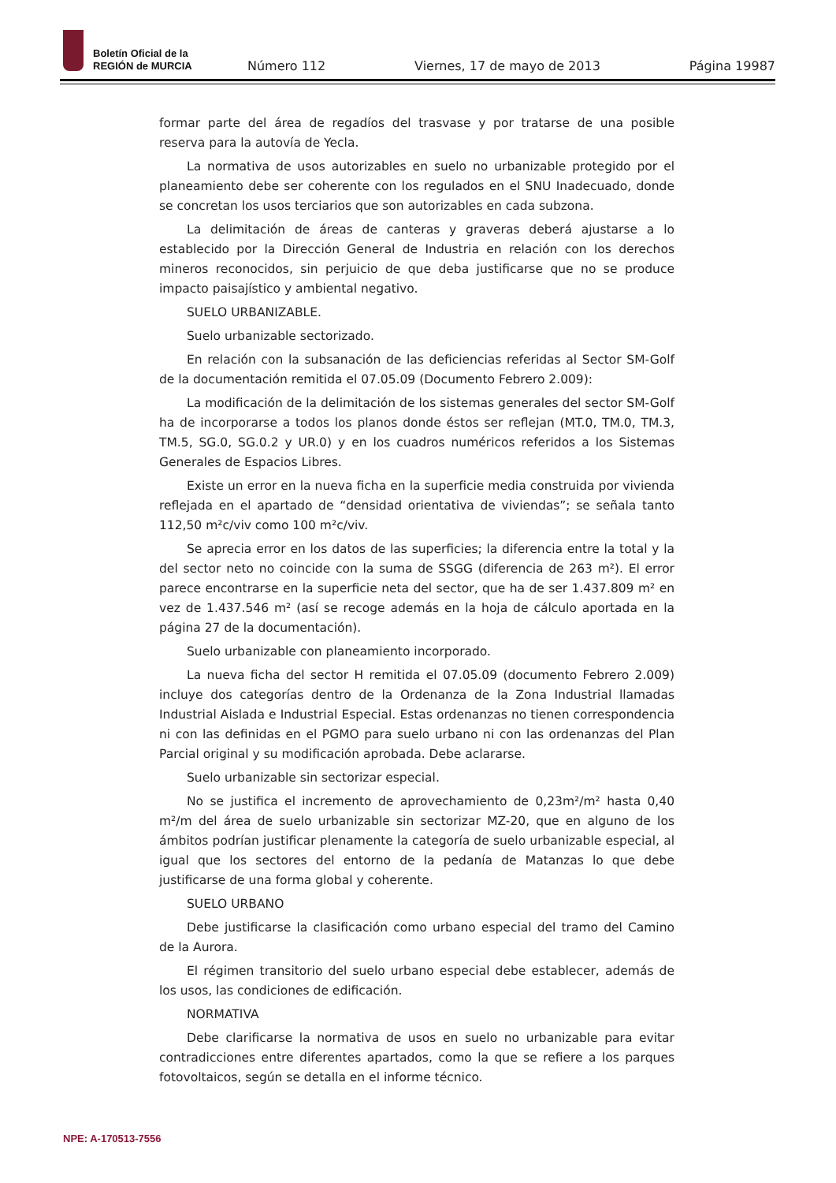Boletín Oficial de la
REGIÓN de MURCIA
Número 112 Viernes, 17 de mayo de 2013 Página 19987
formar parte del área de regadíos del trasvase y por tratarse de una posible reserva para la autovía de Yecla.
La normativa de usos autorizables en suelo no urbanizable protegido por el planeamiento debe ser coherente con los regulados en el SNU Inadecuado, donde se concretan los usos terciarios que son autorizables en cada subzona.
La delimitación de áreas de canteras y graveras deberá ajustarse a lo establecido por la Dirección General de Industria en relación con los derechos mineros reconocidos, sin perjuicio de que deba justificarse que no se produce impacto paisajístico y ambiental negativo.
SUELO URBANIZABLE.
Suelo urbanizable sectorizado.
En relación con la subsanación de las deficiencias referidas al Sector SM-Golf de la documentación remitida el 07.05.09 (Documento Febrero 2.009):
La modificación de la delimitación de los sistemas generales del sector SM-Golf ha de incorporarse a todos los planos donde éstos ser reflejan (MT.0, TM.0, TM.3, TM.5, SG.0, SG.0.2 y UR.0) y en los cuadros numéricos referidos a los Sistemas Generales de Espacios Libres.
Existe un error en la nueva ficha en la superficie media construida por vivienda reflejada en el apartado de “densidad orientativa de viviendas”; se señala tanto 112,50 m²c/viv como 100 m²c/viv.
Se aprecia error en los datos de las superficies; la diferencia entre la total y la del sector neto no coincide con la suma de SSGG (diferencia de 263 m²). El error parece encontrarse en la superficie neta del sector, que ha de ser 1.437.809 m² en vez de 1.437.546 m² (así se recoge además en la hoja de cálculo aportada en la página 27 de la documentación).
Suelo urbanizable con planeamiento incorporado.
La nueva ficha del sector H remitida el 07.05.09 (documento Febrero 2.009) incluye dos categorías dentro de la Ordenanza de la Zona Industrial llamadas Industrial Aislada e Industrial Especial. Estas ordenanzas no tienen correspondencia ni con las definidas en el PGMO para suelo urbano ni con las ordenanzas del Plan Parcial original y su modificación aprobada. Debe aclararse.
Suelo urbanizable sin sectorizar especial.
No se justifica el incremento de aprovechamiento de 0,23m²/m² hasta 0,40 m²/m del área de suelo urbanizable sin sectorizar MZ-20, que en alguno de los ámbitos podrían justificar plenamente la categoría de suelo urbanizable especial, al igual que los sectores del entorno de la pedanía de Matanzas lo que debe justificarse de una forma global y coherente.
SUELO URBANO
Debe justificarse la clasificación como urbano especial del tramo del Camino de la Aurora.
El régimen transitorio del suelo urbano especial debe establecer, además de los usos, las condiciones de edificación.
NORMATIVA
Debe clarificarse la normativa de usos en suelo no urbanizable para evitar contradicciones entre diferentes apartados, como la que se refiere a los parques fotovoltaicos, según se detalla en el informe técnico.
NPE: A-170513-7556